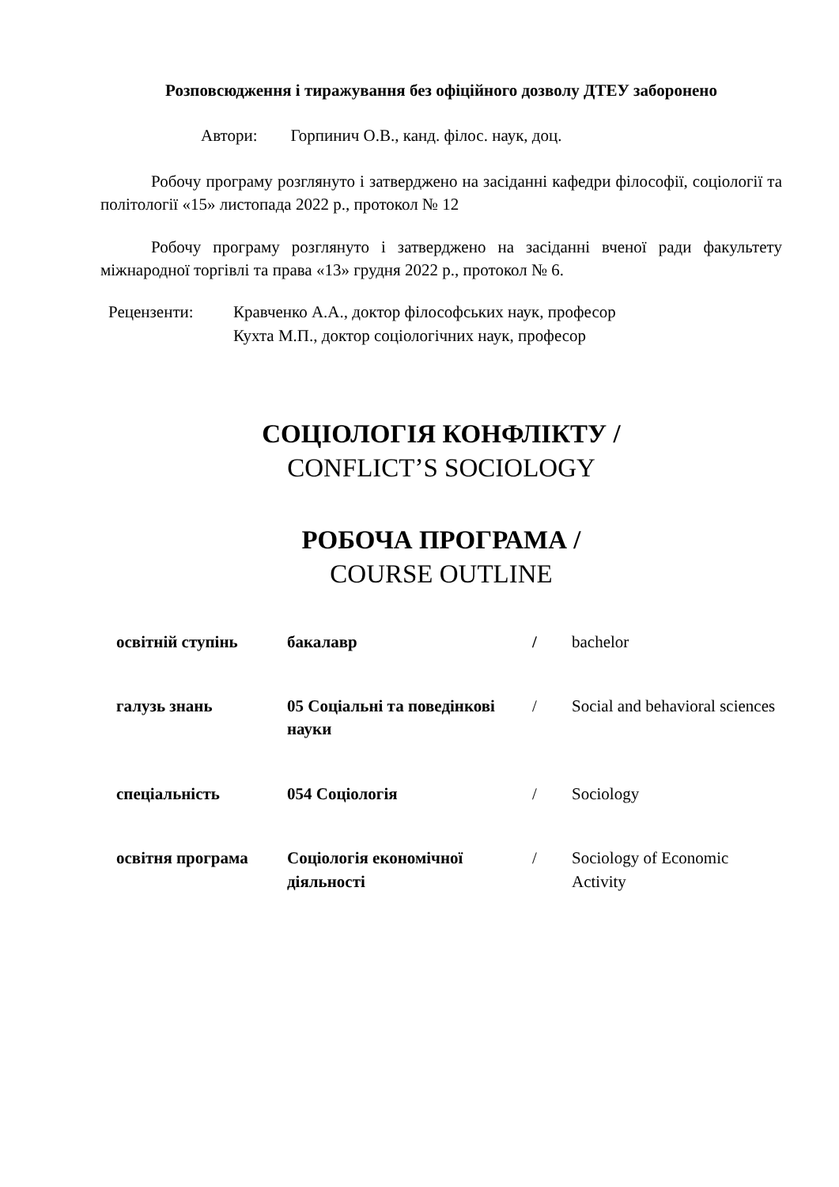Розповсюдження і тиражування без офіційного дозволу ДТЕУ заборонено
Автори: Горпинич О.В., канд. філос. наук, доц.
Робочу програму розглянуто і затверджено на засіданні кафедри філософії, соціології та політології «15» листопада 2022 р., протокол № 12
Робочу програму розглянуто і затверджено на засіданні вченої ради факультету міжнародної торгівлі та права «13» грудня 2022 р., протокол № 6.
Рецензенти: Кравченко А.А., доктор філософських наук, професор
Кухта М.П., доктор соціологічних наук, професор
СОЦІОЛОГІЯ КОНФЛІКТУ /
CONFLICT’S SOCIOLOGY
РОБОЧА ПРОГРАМА /
COURSE OUTLINE
| освітній ступінь | бакалавр | / | bachelor |
| галузь знань | 05 Соціальні та поведінкові науки | / | Social and behavioral sciences |
| спеціальність | 054 Соціологія | / | Sociology |
| освітня програма | Соціологія економічної діяльності | / | Sociology of Economic Activity |